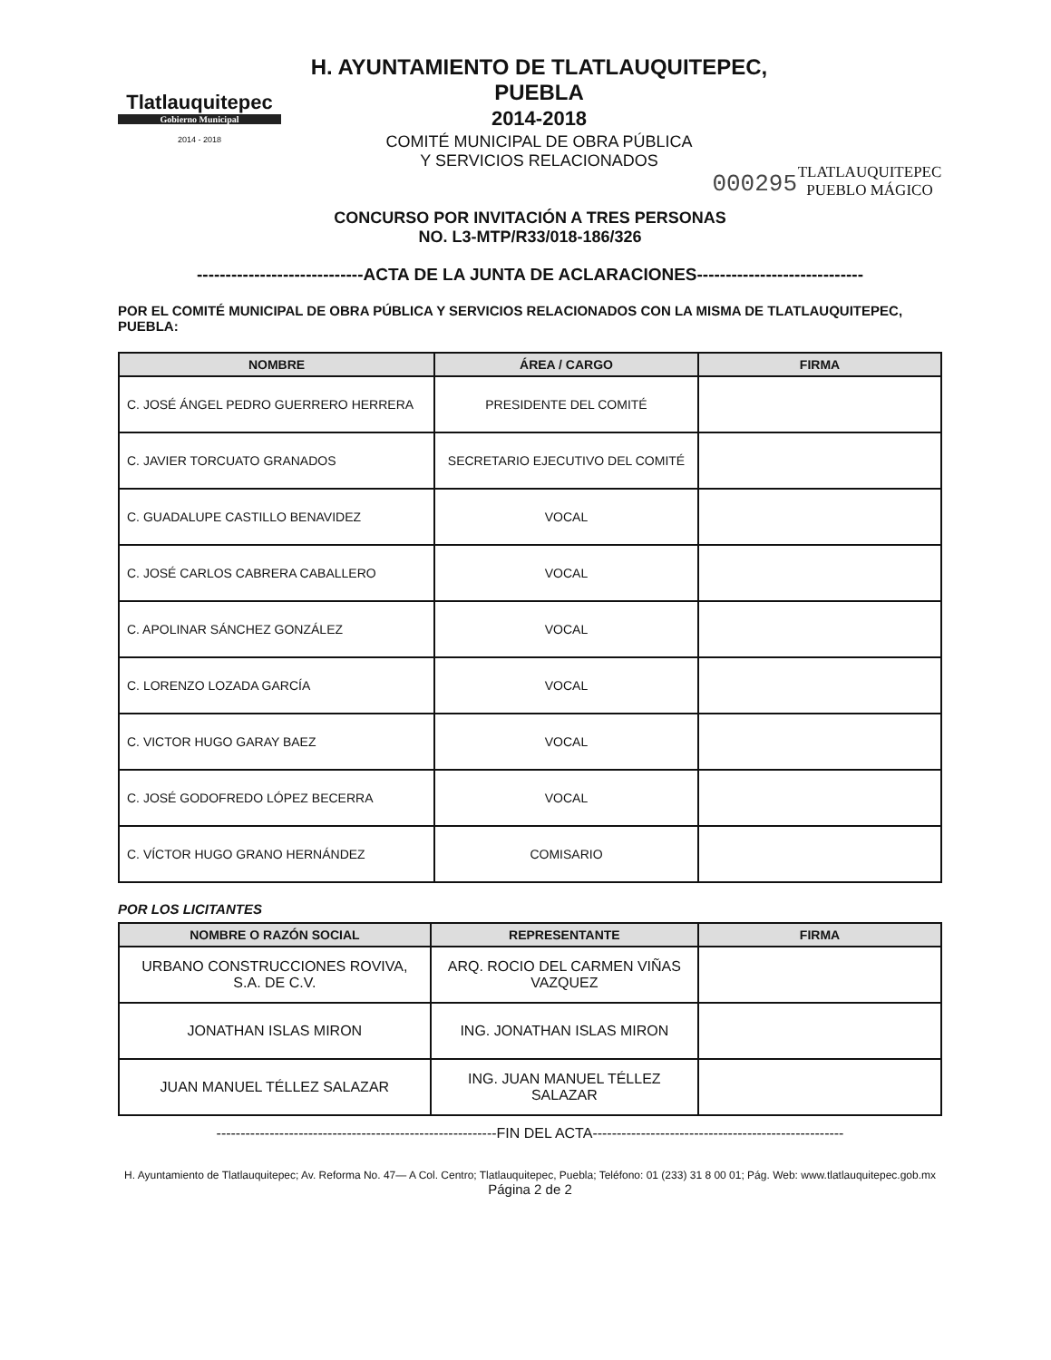Tlatlauquitepec
Gobierno Municipal
2014 - 2018
H. AYUNTAMIENTO DE TLATLAUQUITEPEC, PUEBLA
2014-2018
COMITÉ MUNICIPAL DE OBRA PÚBLICA
Y SERVICIOS RELACIONADOS
000295
TLATLAUQUITEPEC
PUEBLO MÁGICO
CONCURSO POR INVITACIÓN A TRES PERSONAS
NO. L3-MTP/R33/018-186/326
-----------------------------ACTA DE LA JUNTA DE ACLARACIONES-----------------------------
POR EL COMITÉ MUNICIPAL DE OBRA PÚBLICA Y SERVICIOS RELACIONADOS CON LA MISMA DE TLATLAUQUITEPEC, PUEBLA:
| NOMBRE | ÁREA / CARGO | FIRMA |
| --- | --- | --- |
| C. JOSÉ ÁNGEL PEDRO GUERRERO HERRERA | PRESIDENTE DEL COMITÉ | |
| C. JAVIER TORCUATO GRANADOS | SECRETARIO EJECUTIVO DEL COMITÉ | |
| C. GUADALUPE CASTILLO BENAVIDEZ | VOCAL | |
| C. JOSÉ CARLOS CABRERA CABALLERO | VOCAL | |
| C. APOLINAR SÁNCHEZ GONZÁLEZ | VOCAL | |
| C. LORENZO LOZADA GARCÍA | VOCAL | |
| C. VICTOR HUGO GARAY BAEZ | VOCAL | |
| C. JOSÉ GODOFREDO LÓPEZ BECERRA | VOCAL | |
| C. VÍCTOR HUGO GRANO HERNÁNDEZ | COMISARIO | |
POR LOS LICITANTES
| NOMBRE O RAZÓN SOCIAL | REPRESENTANTE | FIRMA |
| --- | --- | --- |
| URBANO CONSTRUCCIONES ROVIVA, S.A. DE C.V. | ARQ. ROCIO DEL CARMEN VIÑAS VAZQUEZ | |
| JONATHAN ISLAS MIRON | ING. JONATHAN ISLAS MIRON | |
| JUAN MANUEL TÉLLEZ SALAZAR | ING. JUAN MANUEL TÉLLEZ SALAZAR | |
----------------------------------------------------------FIN DEL ACTA----------------------------------------------------
H. Ayuntamiento de Tlatlauquitepec; Av. Reforma No. 47— A Col. Centro; Tlatlauquitepec, Puebla; Teléfono: 01 (233) 31 8 00 01; Pág. Web: www.tlatlauquitepec.gob.mx
Página 2 de 2